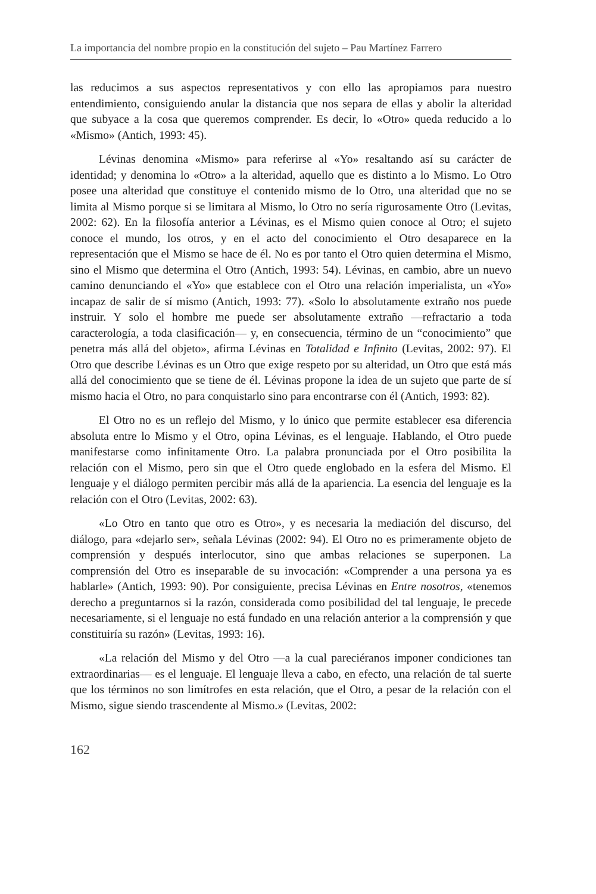La importancia del nombre propio en la constitución del sujeto – Pau Martínez Farrero
las reducimos a sus aspectos representativos y con ello las apropiamos para nuestro entendimiento, consiguiendo anular la distancia que nos separa de ellas y abolir la alteridad que subyace a la cosa que queremos comprender. Es decir, lo «Otro» queda reducido a lo «Mismo» (Antich, 1993: 45).
Lévinas denomina «Mismo» para referirse al «Yo» resaltando así su carácter de identidad; y denomina lo «Otro» a la alteridad, aquello que es distinto a lo Mismo. Lo Otro posee una alteridad que constituye el contenido mismo de lo Otro, una alteridad que no se limita al Mismo porque si se limitara al Mismo, lo Otro no sería rigurosamente Otro (Levitas, 2002: 62). En la filosofía anterior a Lévinas, es el Mismo quien conoce al Otro; el sujeto conoce el mundo, los otros, y en el acto del conocimiento el Otro desaparece en la representación que el Mismo se hace de él. No es por tanto el Otro quien determina el Mismo, sino el Mismo que determina el Otro (Antich, 1993: 54). Lévinas, en cambio, abre un nuevo camino denunciando el «Yo» que establece con el Otro una relación imperialista, un «Yo» incapaz de salir de sí mismo (Antich, 1993: 77). «Solo lo absolutamente extraño nos puede instruir. Y solo el hombre me puede ser absolutamente extraño —refractario a toda caracterología, a toda clasificación— y, en consecuencia, término de un “conocimiento” que penetra más allá del objeto», afirma Lévinas en Totalidad e Infinito (Levitas, 2002: 97). El Otro que describe Lévinas es un Otro que exige respeto por su alteridad, un Otro que está más allá del conocimiento que se tiene de él. Lévinas propone la idea de un sujeto que parte de sí mismo hacia el Otro, no para conquistarlo sino para encontrarse con él (Antich, 1993: 82).
El Otro no es un reflejo del Mismo, y lo único que permite establecer esa diferencia absoluta entre lo Mismo y el Otro, opina Lévinas, es el lenguaje. Hablando, el Otro puede manifestarse como infinitamente Otro. La palabra pronunciada por el Otro posibilita la relación con el Mismo, pero sin que el Otro quede englobado en la esfera del Mismo. El lenguaje y el diálogo permiten percibir más allá de la apariencia. La esencia del lenguaje es la relación con el Otro (Levitas, 2002: 63).
«Lo Otro en tanto que otro es Otro», y es necesaria la mediación del discurso, del diálogo, para «dejarlo ser», señala Lévinas (2002: 94). El Otro no es primeramente objeto de comprensión y después interlocutor, sino que ambas relaciones se superponen. La comprensión del Otro es inseparable de su invocación: «Comprender a una persona ya es hablarle» (Antich, 1993: 90). Por consiguiente, precisa Lévinas en Entre nosotros, «tenemos derecho a preguntarnos si la razón, considerada como posibilidad del tal lenguaje, le precede necesariamente, si el lenguaje no está fundado en una relación anterior a la comprensión y que constituiría su razón» (Levitas, 1993: 16).
«La relación del Mismo y del Otro —a la cual pareciéranos imponer condiciones tan extraordinarias— es el lenguaje. El lenguaje lleva a cabo, en efecto, una relación de tal suerte que los términos no son limítrofes en esta relación, que el Otro, a pesar de la relación con el Mismo, sigue siendo trascendente al Mismo.» (Levitas, 2002:
162